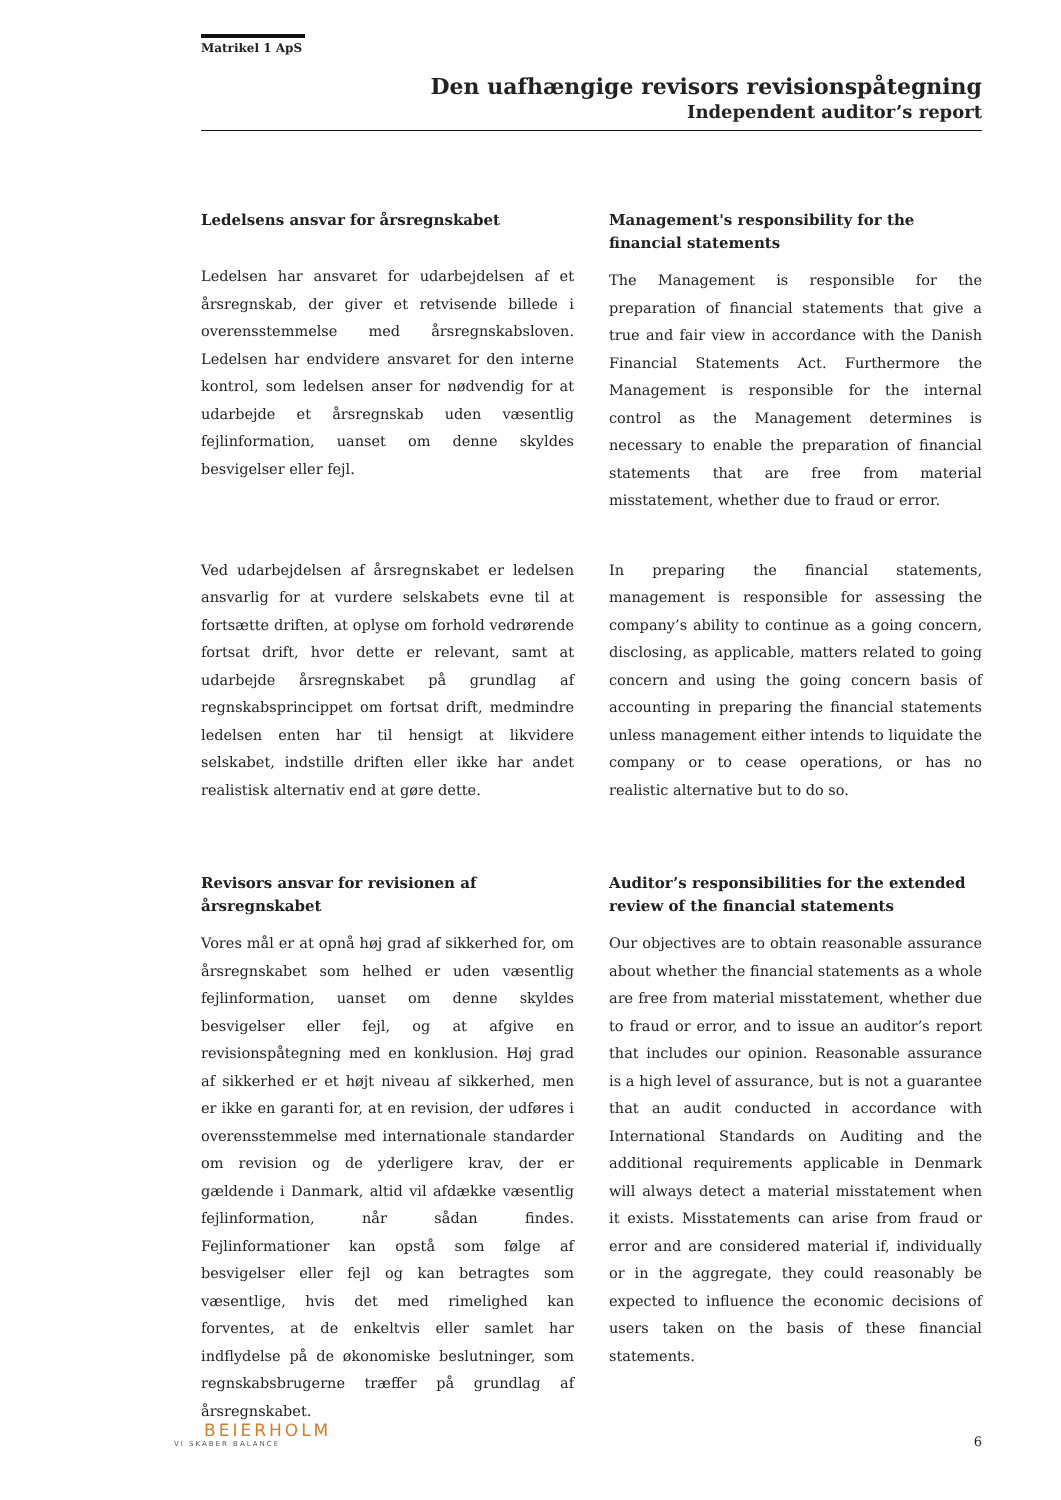Matrikel 1 ApS
Den uafhængige revisors revisionspåtegning
Independent auditor’s report
Ledelsens ansvar for årsregnskabet
Ledelsen har ansvaret for udarbejdelsen af et årsregnskab, der giver et retvisende billede i overensstemmelse med årsregnskabsloven. Ledelsen har endvidere ansvaret for den interne kontrol, som ledelsen anser for nødvendig for at udarbejde et årsregnskab uden væsentlig fejlinformation, uanset om denne skyldes besvigelser eller fejl.
Management's responsibility for the financial statements
The Management is responsible for the preparation of financial statements that give a true and fair view in accordance with the Danish Financial Statements Act. Furthermore the Management is responsible for the internal control as the Management determines is necessary to enable the preparation of financial statements that are free from material misstatement, whether due to fraud or error.
Ved udarbejdelsen af årsregnskabet er ledelsen ansvarlig for at vurdere selskabets evne til at fortsætte driften, at oplyse om forhold vedrørende fortsat drift, hvor dette er relevant, samt at udarbejde årsregnskabet på grundlag af regnskabsprincippet om fortsat drift, medmindre ledelsen enten har til hensigt at likvidere selskabet, indstille driften eller ikke har andet realistisk alternativ end at gøre dette.
In preparing the financial statements, management is responsible for assessing the company’s ability to continue as a going concern, disclosing, as applicable, matters related to going concern and using the going concern basis of accounting in preparing the financial statements unless management either intends to liquidate the company or to cease operations, or has no realistic alternative but to do so.
Revisors ansvar for revisionen af årsregnskabet
Vores mål er at opnå høj grad af sikkerhed for, om årsregnskabet som helhed er uden væsentlig fejlinformation, uanset om denne skyldes besvigelser eller fejl, og at afgive en revisionspåtegning med en konklusion. Høj grad af sikkerhed er et højt niveau af sikkerhed, men er ikke en garanti for, at en revision, der udføres i overensstemmelse med internationale standarder om revision og de yderligere krav, der er gældende i Danmark, altid vil afdække væsentlig fejlinformation, når sådan findes. Fejlinformationer kan opstå som følge af besvigelser eller fejl og kan betragtes som væsentlige, hvis det med rimelighed kan forventes, at de enkeltvis eller samlet har indflydelse på de økonomiske beslutninger, som regnskabsbrugerne træffer på grundlag af årsregnskabet.
Auditor’s responsibilities for the extended review of the financial statements
Our objectives are to obtain reasonable assurance about whether the financial statements as a whole are free from material misstatement, whether due to fraud or error, and to issue an auditor’s report that includes our opinion. Reasonable assurance is a high level of assurance, but is not a guarantee that an audit conducted in accordance with International Standards on Auditing and the additional requirements applicable in Denmark will always detect a material misstatement when it exists. Misstatements can arise from fraud or error and are considered material if, individually or in the aggregate, they could reasonably be expected to influence the economic decisions of users taken on the basis of these financial statements.
BEIERHOLM
VI SKABER BALANCE
6